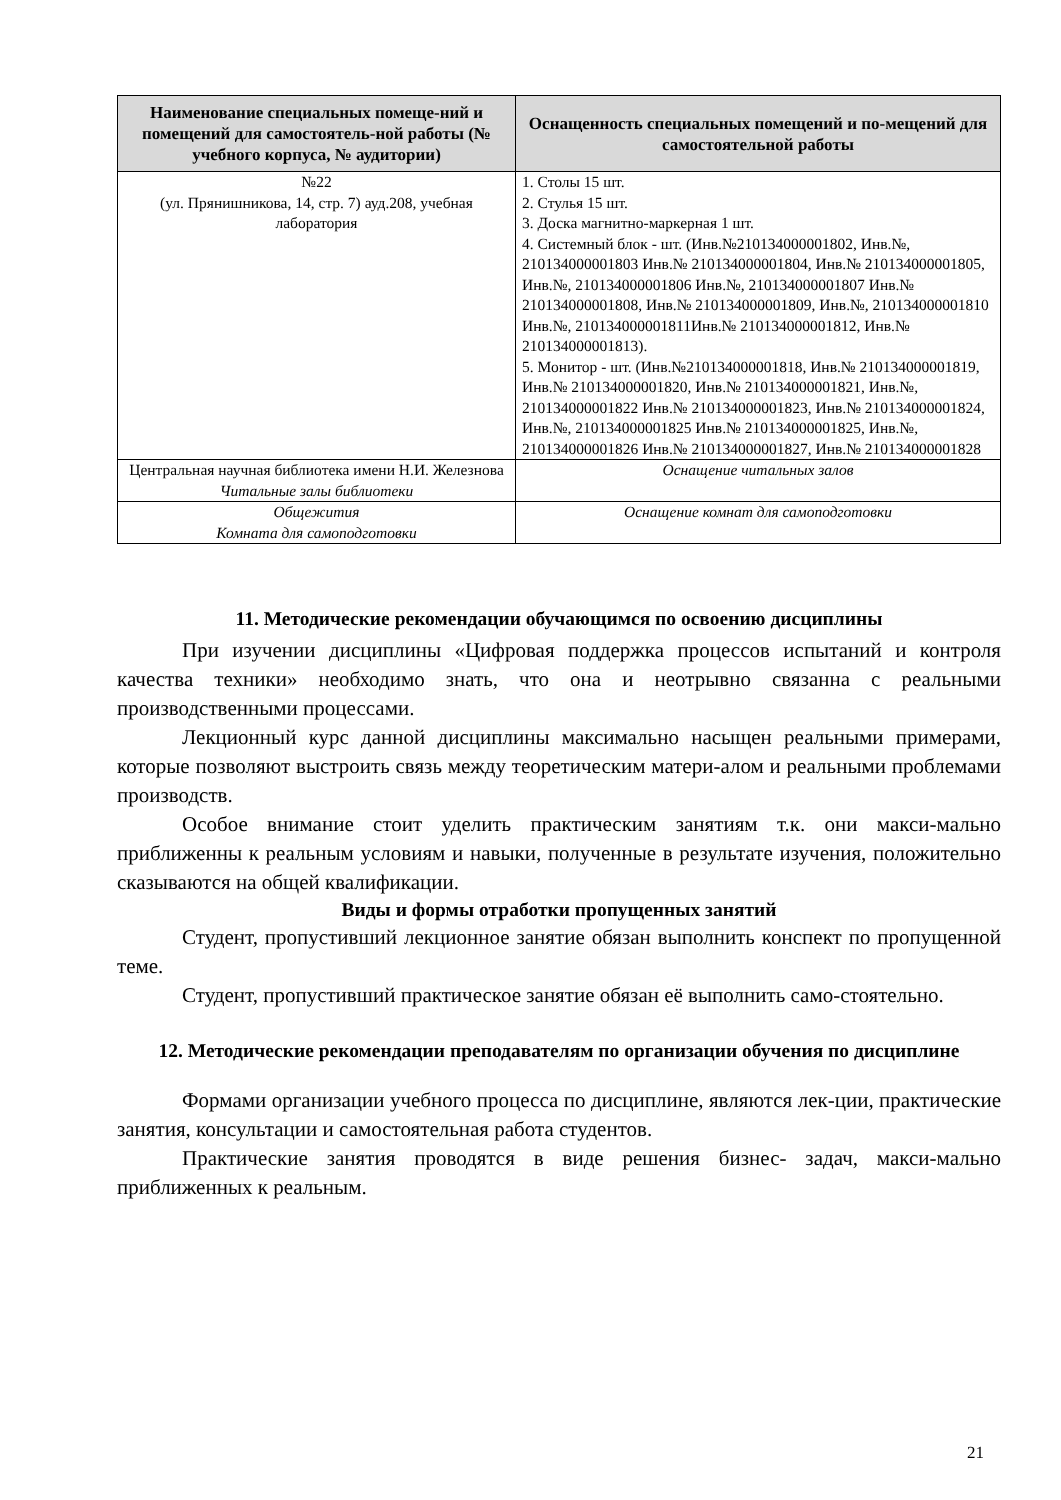| Наименование специальных помеще-ний и помещений для самостоятель-ной работы (№ учебного корпуса, № аудитории) | Оснащенность специальных помещений и по-мещений для самостоятельной работы |
| --- | --- |
| №22 (ул. Прянишникова, 14, стр. 7) ауд.208, учебная лаборатория | 1. Столы 15 шт. 2. Стулья 15 шт. 3. Доска магнитно-маркерная 1 шт. 4. Системный блок - шт. (Инв.№210134000001802, Инв.№, 210134000001803 Инв.№ 210134000001804, Инв.№ 210134000001805, Инв.№, 210134000001806 Инв.№, 210134000001807 Инв.№ 210134000001808, Инв.№ 210134000001809, Инв.№, 210134000001810 Инв.№, 210134000001811Инв.№ 210134000001812, Инв.№ 210134000001813). 5. Монитор - шт. (Инв.№210134000001818, Инв.№ 210134000001819, Инв.№ 210134000001820, Инв.№ 210134000001821, Инв.№, 210134000001822 Инв.№ 210134000001823, Инв.№ 210134000001824, Инв.№, 210134000001825 Инв.№ 210134000001825, Инв.№, 210134000001826 Инв.№ 210134000001827, Инв.№ 210134000001828 |
| Центральная научная библиотека имени Н.И. Железнова Читальные залы библиотеки | Оснащение читальных залов |
| Общежития Комната для самоподготовки | Оснащение комнат для самоподготовки |
11. Методические рекомендации обучающимся по освоению дисциплины
При изучении дисциплины «Цифровая поддержка процессов испытаний и контроля качества техники» необходимо знать, что она и неотрывно связанна с реальными производственными процессами.
Лекционный курс данной дисциплины максимально насыщен реальными примерами, которые позволяют выстроить связь между теоретическим матери-алом и реальными проблемами производств.
Особое внимание стоит уделить практическим занятиям т.к. они макси-мально приближенны к реальным условиям и навыки, полученные в результате изучения, положительно сказываются на общей квалификации.
Виды и формы отработки пропущенных занятий
Студент, пропустивший лекционное занятие обязан выполнить конспект по пропущенной теме.
Студент, пропустивший практическое занятие обязан её выполнить само-стоятельно.
12. Методические рекомендации преподавателям по организации обучения по дисциплине
Формами организации учебного процесса по дисциплине, являются лек-ции, практические занятия, консультации и самостоятельная работа студентов.
Практические занятия проводятся в виде решения бизнес- задач, макси-мально приближенных к реальным.
21